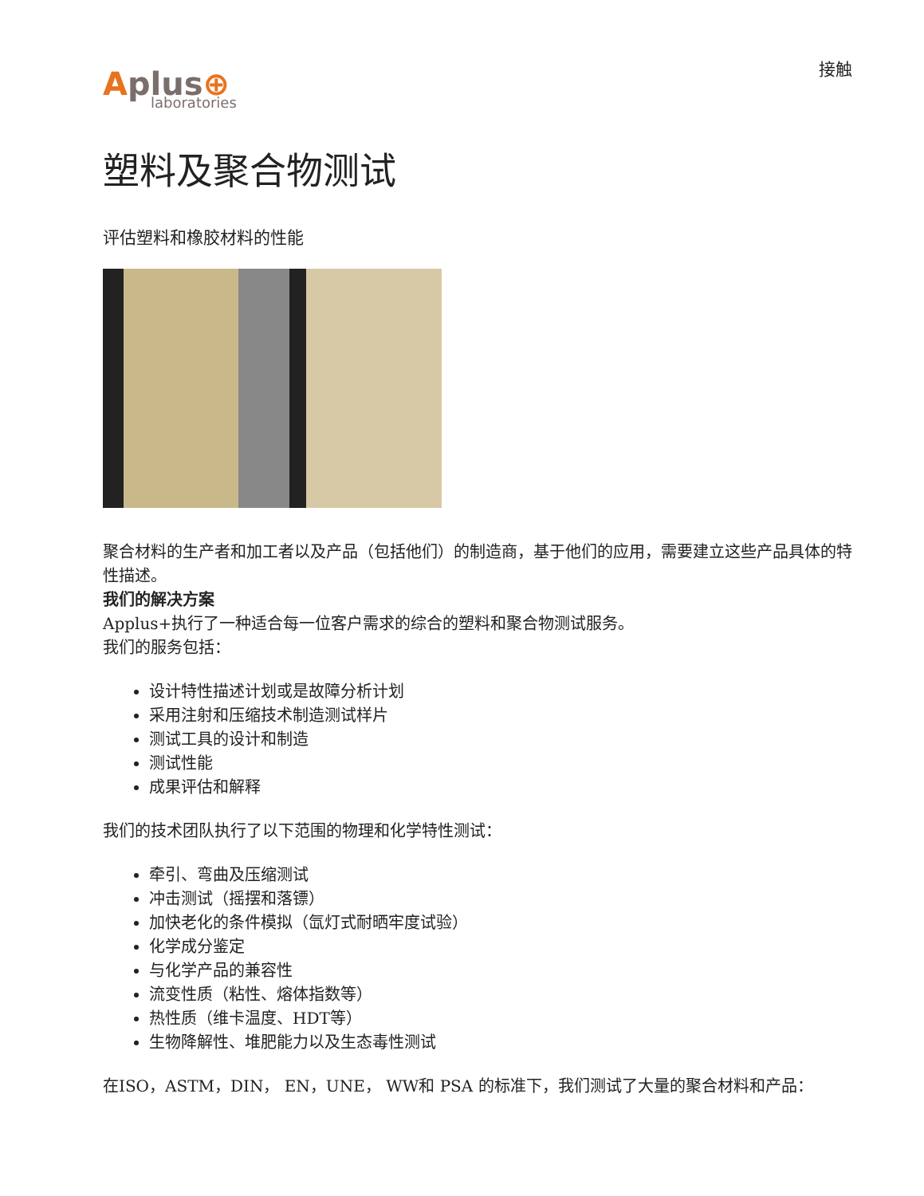Aplus⊕
laboratories
接触
塑料及聚合物测试
评估塑料和橡胶材料的性能
聚合材料的生产者和加工者以及产品（包括他们）的制造商，基于他们的应用，需要建立这些产品具体的特性描述。
我们的解决方案
Applus+执行了一种适合每一位客户需求的综合的塑料和聚合物测试服务。
我们的服务包括：
设计特性描述计划或是故障分析计划
采用注射和压缩技术制造测试样片
测试工具的设计和制造
测试性能
成果评估和解释
我们的技术团队执行了以下范围的物理和化学特性测试：
牵引、弯曲及压缩测试
冲击测试（摇摆和落镖）
加快老化的条件模拟（氙灯式耐晒牢度试验）
化学成分鉴定
与化学产品的兼容性
流变性质（粘性、熔体指数等）
热性质（维卡温度、HDT等）
生物降解性、堆肥能力以及生态毒性测试
在ISO，ASTM，DIN， EN，UNE， WW和 PSA 的标准下，我们测试了大量的聚合材料和产品：